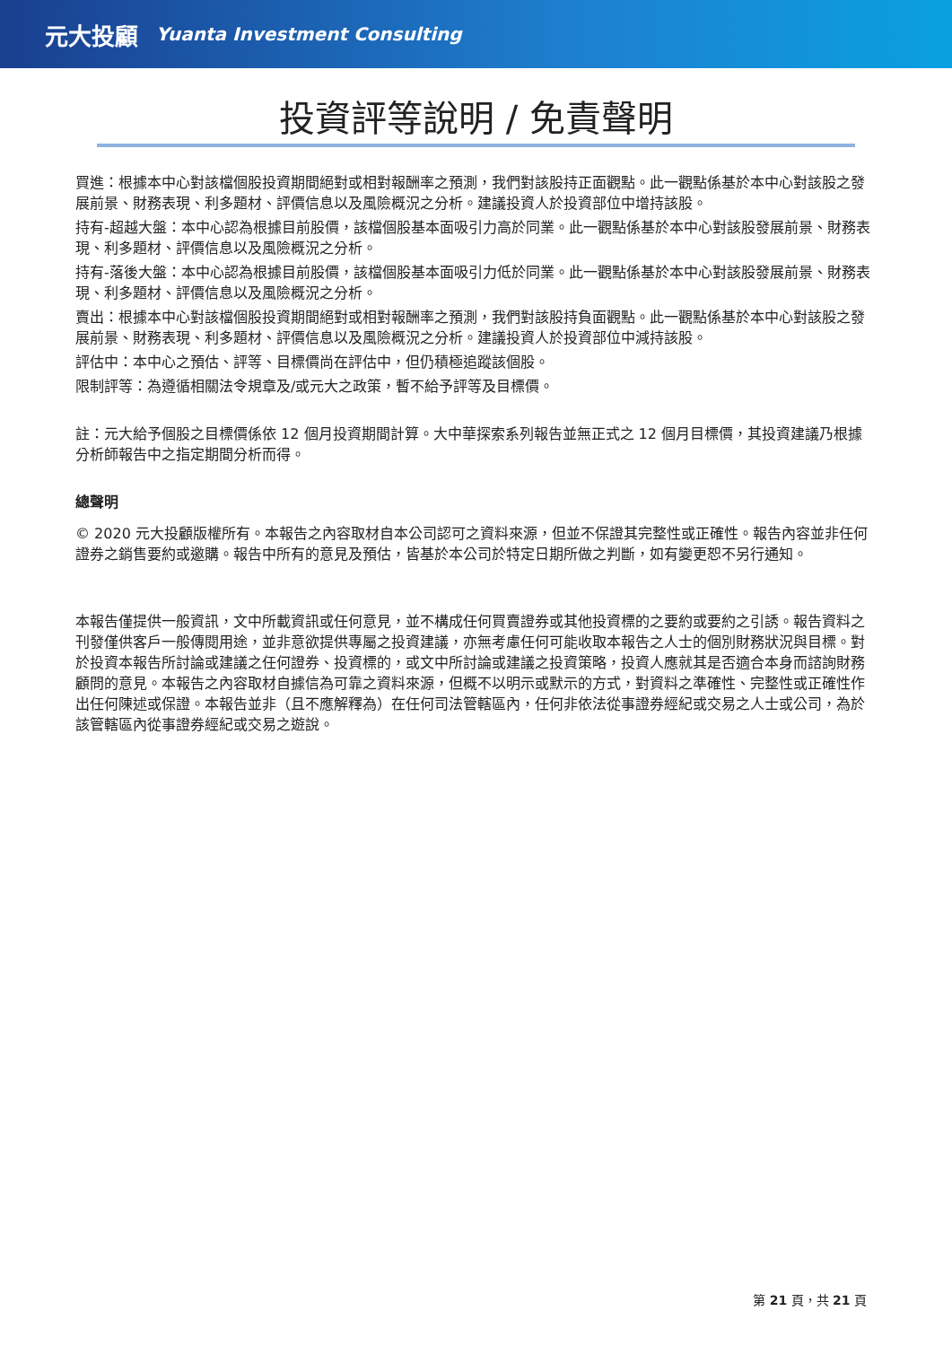元大投顧 Yuanta Investment Consulting
投資評等說明 / 免責聲明
買進：根據本中心對該檔個股投資期間絕對或相對報酬率之預測，我們對該股持正面觀點。此一觀點係基於本中心對該股之發展前景、財務表現、利多題材、評價信息以及風險概況之分析。建議投資人於投資部位中增持該股。
持有-超越大盤：本中心認為根據目前股價，該檔個股基本面吸引力高於同業。此一觀點係基於本中心對該股發展前景、財務表現、利多題材、評價信息以及風險概況之分析。
持有-落後大盤：本中心認為根據目前股價，該檔個股基本面吸引力低於同業。此一觀點係基於本中心對該股發展前景、財務表現、利多題材、評價信息以及風險概況之分析。
賣出：根據本中心對該檔個股投資期間絕對或相對報酬率之預測，我們對該股持負面觀點。此一觀點係基於本中心對該股之發展前景、財務表現、利多題材、評價信息以及風險概況之分析。建議投資人於投資部位中減持該股。
評估中：本中心之預估、評等、目標價尚在評估中，但仍積極追蹤該個股。
限制評等：為遵循相關法令規章及/或元大之政策，暫不給予評等及目標價。
註：元大給予個股之目標價係依 12 個月投資期間計算。大中華探索系列報告並無正式之 12 個月目標價，其投資建議乃根據分析師報告中之指定期間分析而得。
總聲明
© 2020 元大投顧版權所有。本報告之內容取材自本公司認可之資料來源，但並不保證其完整性或正確性。報告內容並非任何證券之銷售要約或邀購。報告中所有的意見及預估，皆基於本公司於特定日期所做之判斷，如有變更恕不另行通知。
本報告僅提供一般資訊，文中所載資訊或任何意見，並不構成任何買賣證券或其他投資標的之要約或要約之引誘。報告資料之刊發僅供客戶一般傳閱用途，並非意欲提供專屬之投資建議，亦無考慮任何可能收取本報告之人士的個別財務狀況與目標。對於投資本報告所討論或建議之任何證券、投資標的，或文中所討論或建議之投資策略，投資人應就其是否適合本身而諮詢財務顧問的意見。本報告之內容取材自據信為可靠之資料來源，但概不以明示或默示的方式，對資料之準確性、完整性或正確性作出任何陳述或保證。本報告並非（且不應解釋為）在任何司法管轄區內，任何非依法從事證券經紀或交易之人士或公司，為於該管轄區內從事證券經紀或交易之遊說。
第 21 頁，共 21 頁